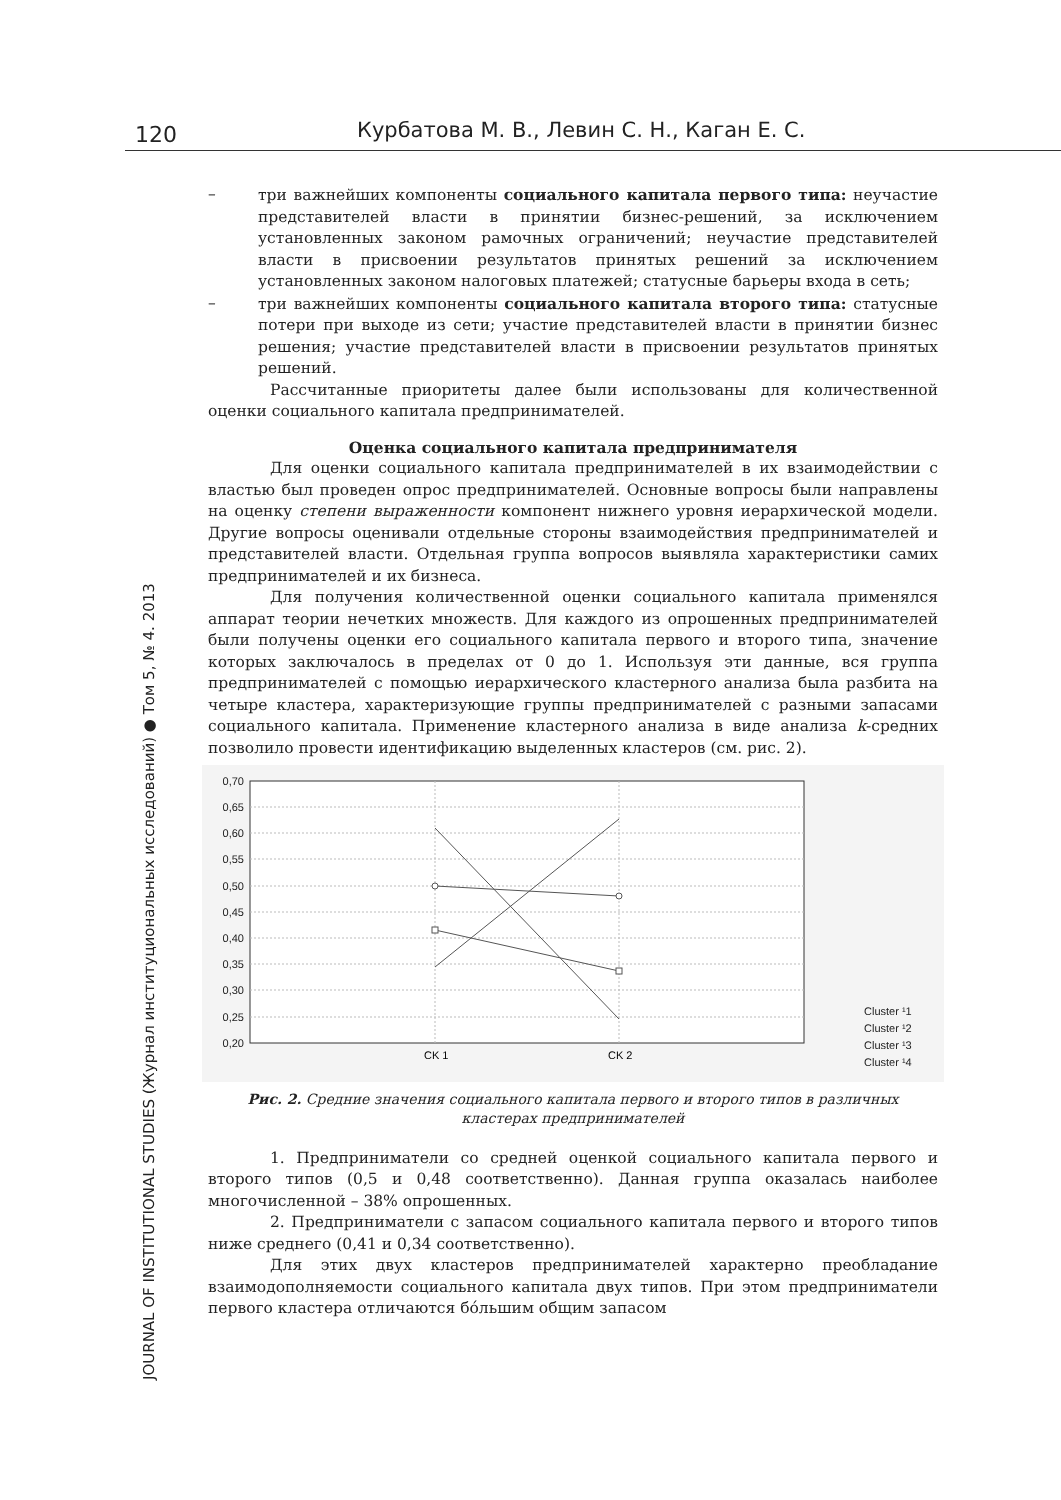120 Курбатова М. В., Левин С. Н., Каган Е. С.
JOURNAL OF INSTITUTIONAL STUDIES (Журнал институциональных исследований) ● Том 5, № 4. 2013
– три важнейших компоненты социального капитала первого типа: неучастие представителей власти в принятии бизнес-решений, за исключением установленных законом рамочных ограничений; неучастие представителей власти в присвоении результатов принятых решений за исключением установленных законом налоговых платежей; статусные барьеры входа в сеть;
– три важнейших компоненты социального капитала второго типа: статусные потери при выходе из сети; участие представителей власти в принятии бизнес решения; участие представителей власти в присвоении результатов принятых решений.
Рассчитанные приоритеты далее были использованы для количественной оценки социального капитала предпринимателей.
Оценка социального капитала предпринимателя
Для оценки социального капитала предпринимателей в их взаимодействии с властью был проведен опрос предпринимателей. Основные вопросы были направлены на оценку степени выраженности компонент нижнего уровня иерархической модели. Другие вопросы оценивали отдельные стороны взаимодействия предпринимателей и представителей власти. Отдельная группа вопросов выявляла характеристики самих предпринимателей и их бизнеса.
Для получения количественной оценки социального капитала применялся аппарат теории нечетких множеств. Для каждого из опрошенных предпринимателей были получены оценки его социального капитала первого и второго типа, значение которых заключалось в пределах от 0 до 1. Используя эти данные, вся группа предпринимателей с помощью иерархического кластерного анализа была разбита на четыре кластера, характеризующие группы предпринимателей с разными запасами социального капитала. Применение кластерного анализа в виде анализа k-средних позволило провести идентификацию выделенных кластеров (см. рис. 2).
0,70
0,65
0,60
0,55
0,50
0,45
0,40
0,35
0,30
0,25
0,20
CK 1
CK 2
Cluster ¹1
Cluster ¹2
Cluster ¹3
Cluster ¹4
Рис. 2. Средние значения социального капитала первого и второго типов в различных кластерах предпринимателей
1. Предприниматели со средней оценкой социального капитала первого и второго типов (0,5 и 0,48 соответственно). Данная группа оказалась наиболее многочисленной – 38% опрошенных.
2. Предприниматели с запасом социального капитала первого и второго типов ниже среднего (0,41 и 0,34 соответственно).
Для этих двух кластеров предпринимателей характерно преобладание взаимодополняемости социального капитала двух типов. При этом предприниматели первого кластера отличаются бóльшим общим запасом